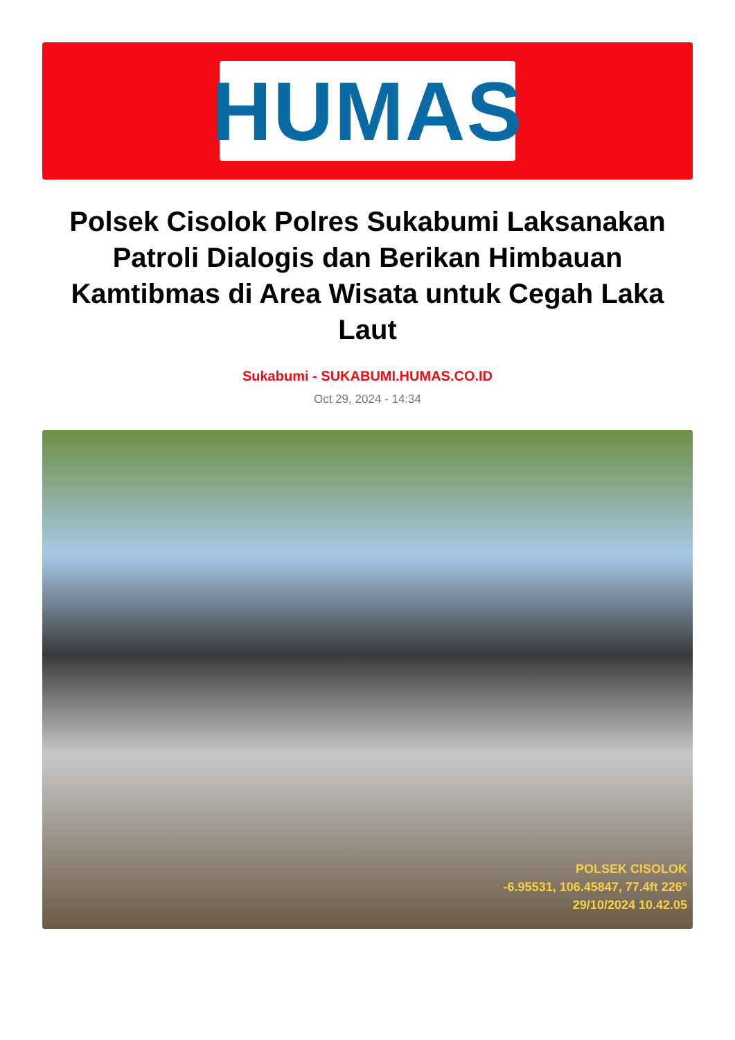HUMAS
Polsek Cisolok Polres Sukabumi Laksanakan Patroli Dialogis dan Berikan Himbauan Kamtibmas di Area Wisata untuk Cegah Laka Laut
Sukabumi - SUKABUMI.HUMAS.CO.ID
Oct 29, 2024 - 14:34
POLSEK CISOLOK
-6.95531, 106.45847, 77.4ft 226°
29/10/2024 10.42.05